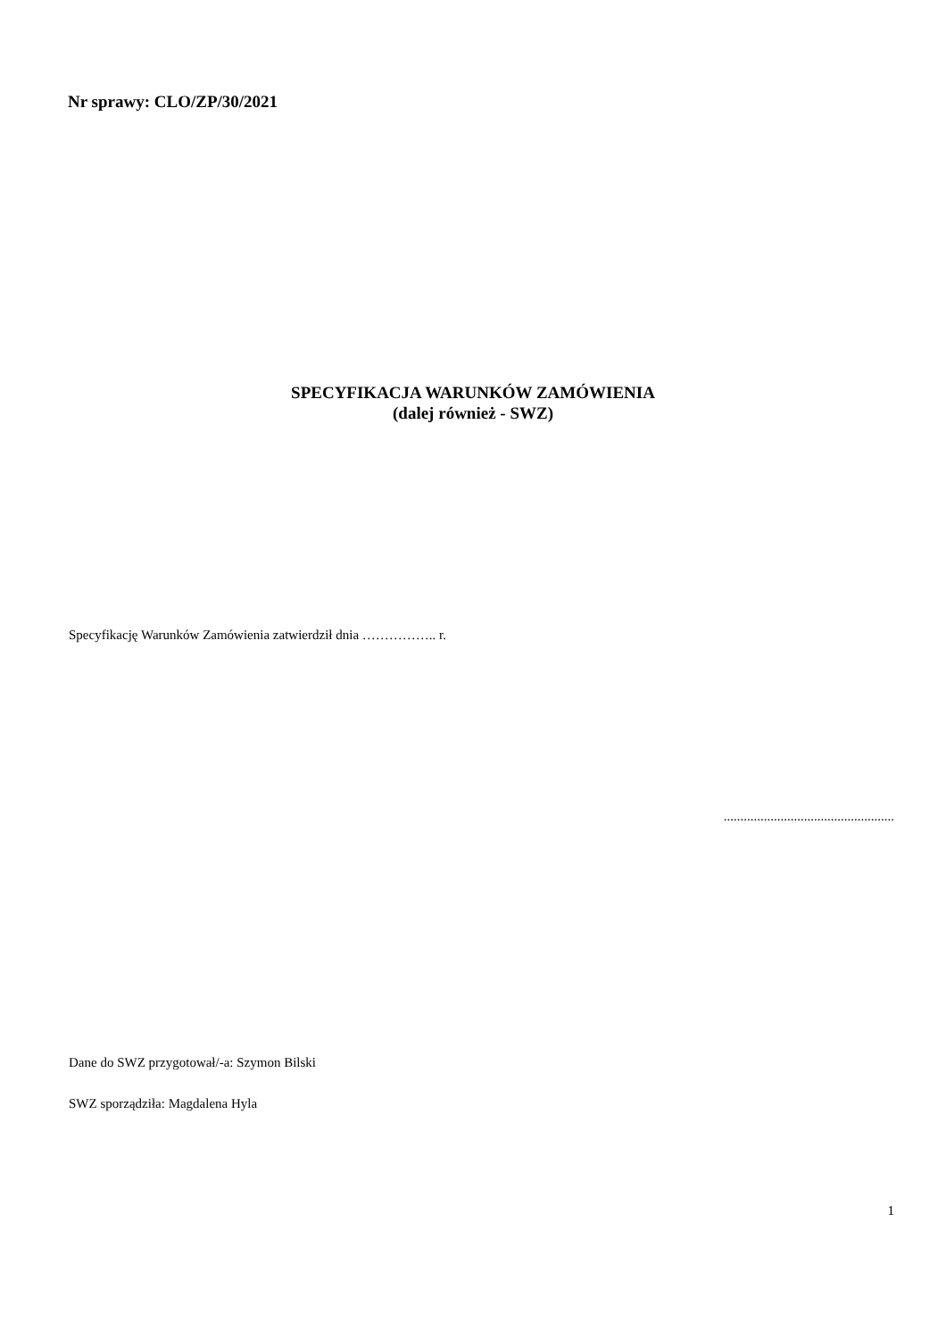Nr sprawy: CLO/ZP/30/2021
SPECYFIKACJA WARUNKÓW ZAMÓWIENIA
(dalej również - SWZ)
Specyfikację Warunków Zamówienia zatwierdził dnia …………….. r.
...................................................
Dane do SWZ przygotował/-a: Szymon Bilski
SWZ sporządziła: Magdalena Hyla
1